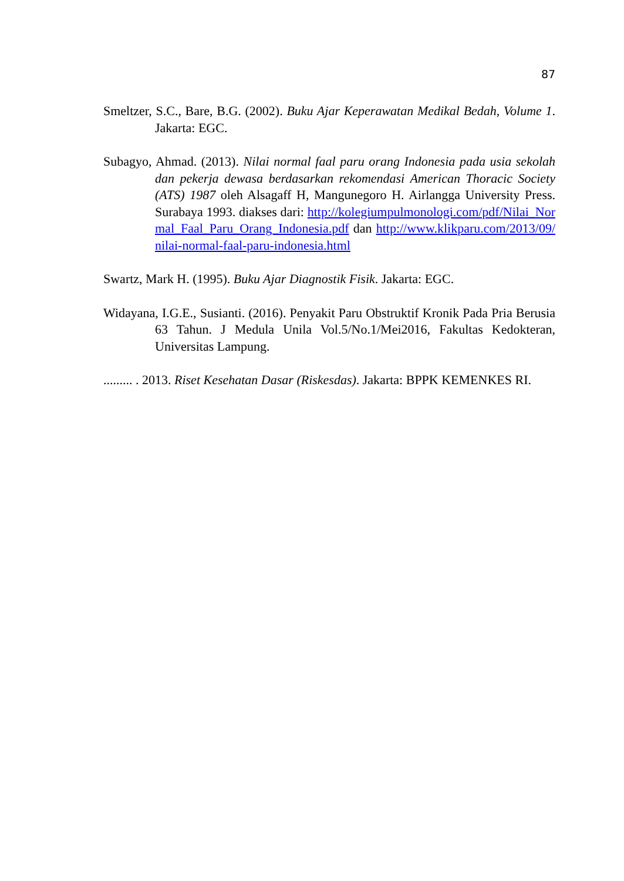87
Smeltzer, S.C., Bare, B.G. (2002). Buku Ajar Keperawatan Medikal Bedah, Volume 1. Jakarta: EGC.
Subagyo, Ahmad. (2013). Nilai normal faal paru orang Indonesia pada usia sekolah dan pekerja dewasa berdasarkan rekomendasi American Thoracic Society (ATS) 1987 oleh Alsagaff H, Mangunegoro H. Airlangga University Press. Surabaya 1993. diakses dari: http://kolegiumpulmonologi.com/pdf/Nilai_Normal_Faal_Paru_Orang_Indonesia.pdf dan http://www.klikparu.com/2013/09/nilai-normal-faal-paru-indonesia.html
Swartz, Mark H. (1995). Buku Ajar Diagnostik Fisik. Jakarta: EGC.
Widayana, I.G.E., Susianti. (2016). Penyakit Paru Obstruktif Kronik Pada Pria Berusia 63 Tahun. J Medula Unila Vol.5/No.1/Mei2016, Fakultas Kedokteran, Universitas Lampung.
......... . 2013. Riset Kesehatan Dasar (Riskesdas). Jakarta: BPPK KEMENKES RI.